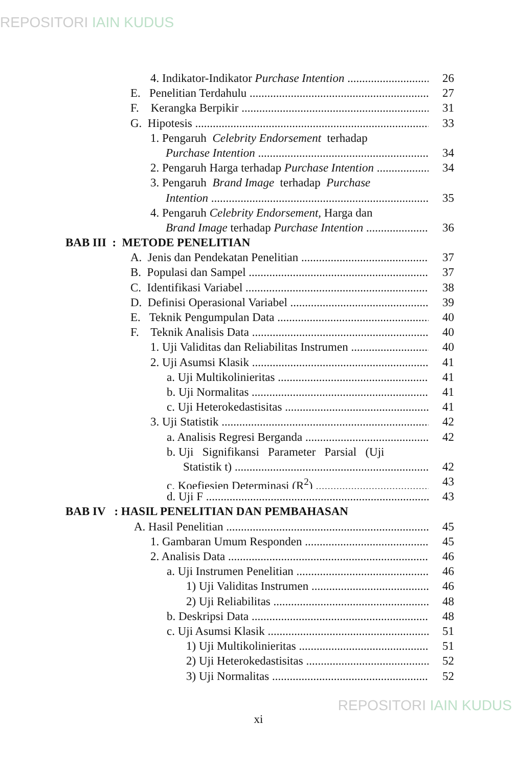REPOSITORI IAIN KUDUS
4. Indikator-Indikator Purchase Intention 26
E. Penelitian Terdahulu 27
F. Kerangka Berpikir 31
G. Hipotesis 33
1. Pengaruh Celebrity Endorsement terhadap
Purchase Intention 34
2. Pengaruh Harga terhadap Purchase Intention 34
3. Pengaruh Brand Image terhadap Purchase
Intention 35
4. Pengaruh Celebrity Endorsement, Harga dan
Brand Image terhadap Purchase Intention 36
BAB III : METODE PENELITIAN
A. Jenis dan Pendekatan Penelitian 37
B. Populasi dan Sampel 37
C. Identifikasi Variabel 38
D. Definisi Operasional Variabel 39
E. Teknik Pengumpulan Data 40
F. Teknik Analisis Data 40
1. Uji Validitas dan Reliabilitas Instrumen 40
2. Uji Asumsi Klasik 41
a. Uji Multikolinieritas 41
b. Uji Normalitas 41
c. Uji Heterokedastisitas 41
3. Uji Statistik 42
a. Analisis Regresi Berganda 42
b. Uji Signifikansi Parameter Parsial (Uji
Statistik t) 42
c. Koefiesien Determinasi (R<sup>2</sup>) 43
d. Uji F 43
BAB IV : HASIL PENELITIAN DAN PEMBAHASAN
A. Hasil Penelitian 45
1. Gambaran Umum Responden 45
2. Analisis Data 46
a. Uji Instrumen Penelitian 46
1) Uji Validitas Instrumen 46
2) Uji Reliabilitas 48
b. Deskripsi Data 48
c. Uji Asumsi Klasik 51
1) Uji Multikolinieritas 51
2) Uji Heterokedastisitas 52
3) Uji Normalitas 52
xi
REPOSITORI IAIN KUDUS